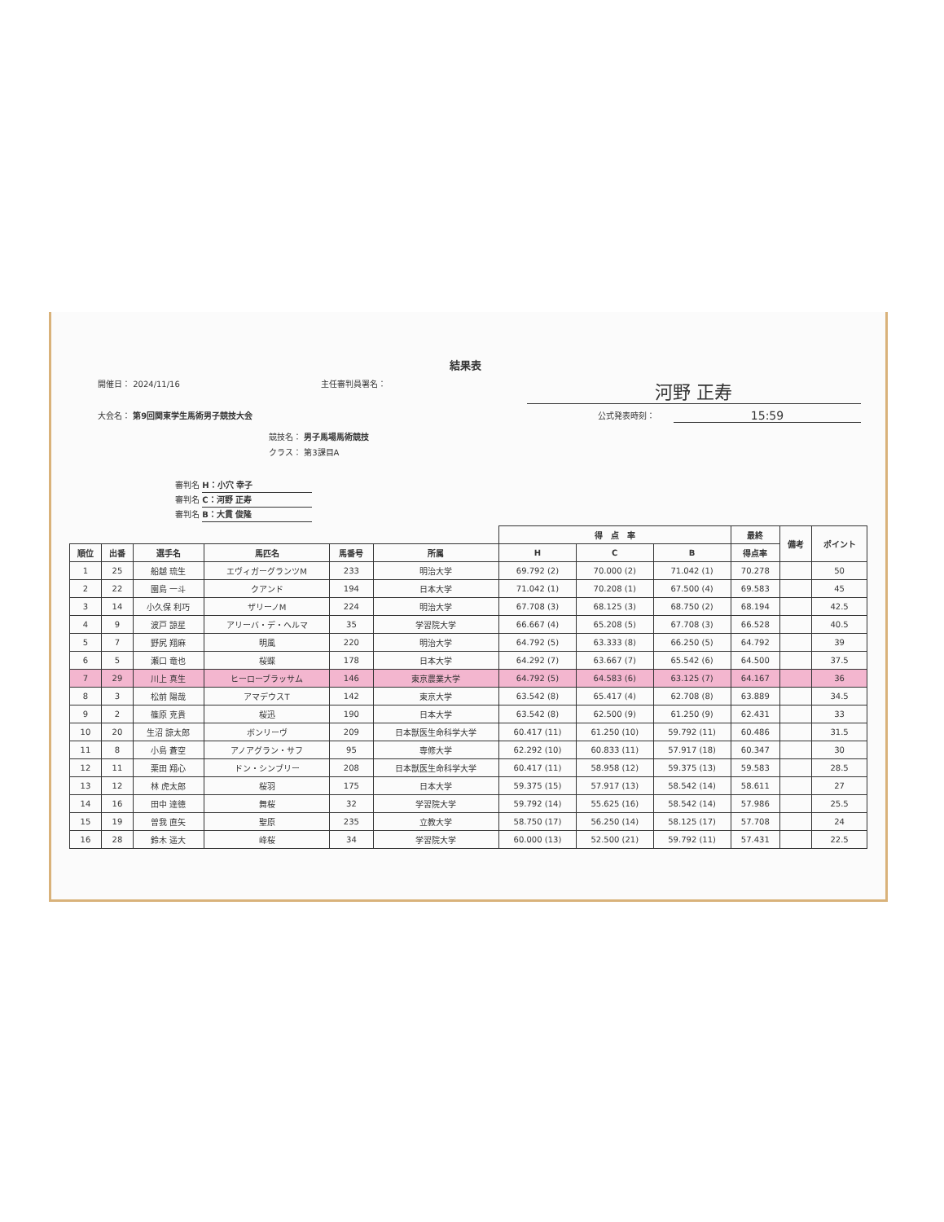結果表
開催日： 2024/11/16 主任審判員署名：
河野 正寿
大会名： 第9回関東学生馬術男子競技大会
公式発表時刻：
15:59
競技名： 男子馬場馬術競技
クラス： 第3課目A
審判名 H：小穴 幸子
審判名 C：河野 正寿
審判名 B：大貫 俊隆
| | | | | | | 得 点 率 | | | 最終 | 備考 | ポイント |
| --- | --- | --- | --- | --- | --- | --- | --- | --- | --- | --- | --- |
| 順位 | 出番 | 選手名 | 馬匹名 | 馬番号 | 所属 | H | C | B | 得点率 | | |
| 1 | 25 | 船越 琉生 | エヴィガーグランツM | 233 | 明治大学 | 69.792 (2) | 70.000 (2) | 71.042 (1) | 70.278 | | 50 |
| 2 | 22 | 園島 一斗 | クアンド | 194 | 日本大学 | 71.042 (1) | 70.208 (1) | 67.500 (4) | 69.583 | | 45 |
| 3 | 14 | 小久保 利巧 | ザリーノM | 224 | 明治大学 | 67.708 (3) | 68.125 (3) | 68.750 (2) | 68.194 | | 42.5 |
| 4 | 9 | 波戸 諒星 | アリーバ・デ・ヘルマ | 35 | 学習院大学 | 66.667 (4) | 65.208 (5) | 67.708 (3) | 66.528 | | 40.5 |
| 5 | 7 | 野尻 翔麻 | 明風 | 220 | 明治大学 | 64.792 (5) | 63.333 (8) | 66.250 (5) | 64.792 | | 39 |
| 6 | 5 | 瀬口 竜也 | 桜蝶 | 178 | 日本大学 | 64.292 (7) | 63.667 (7) | 65.542 (6) | 64.500 | | 37.5 |
| 7 | 29 | 川上 真生 | ヒーローブラッサム | 146 | 東京農業大学 | 64.792 (5) | 64.583 (6) | 63.125 (7) | 64.167 | | 36 |
| 8 | 3 | 松前 陽哉 | アマデウスT | 142 | 東京大学 | 63.542 (8) | 65.417 (4) | 62.708 (8) | 63.889 | | 34.5 |
| 9 | 2 | 篠原 克貴 | 桜迅 | 190 | 日本大学 | 63.542 (8) | 62.500 (9) | 61.250 (9) | 62.431 | | 33 |
| 10 | 20 | 生沼 諒太郎 | ボンリーヴ | 209 | 日本獣医生命科学大学 | 60.417 (11) | 61.250 (10) | 59.792 (11) | 60.486 | | 31.5 |
| 11 | 8 | 小島 蒼空 | アノアグラン・サフ | 95 | 専修大学 | 62.292 (10) | 60.833 (11) | 57.917 (18) | 60.347 | | 30 |
| 12 | 11 | 栗田 翔心 | ドン・シンブリー | 208 | 日本獣医生命科学大学 | 60.417 (11) | 58.958 (12) | 59.375 (13) | 59.583 | | 28.5 |
| 13 | 12 | 林 虎太郎 | 桜羽 | 175 | 日本大学 | 59.375 (15) | 57.917 (13) | 58.542 (14) | 58.611 | | 27 |
| 14 | 16 | 田中 達徳 | 舞桜 | 32 | 学習院大学 | 59.792 (14) | 55.625 (16) | 58.542 (14) | 57.986 | | 25.5 |
| 15 | 19 | 曽我 直矢 | 聖原 | 235 | 立教大学 | 58.750 (17) | 56.250 (14) | 58.125 (17) | 57.708 | | 24 |
| 16 | 28 | 鈴木 遥大 | 峰桜 | 34 | 学習院大学 | 60.000 (13) | 52.500 (21) | 59.792 (11) | 57.431 | | 22.5 |